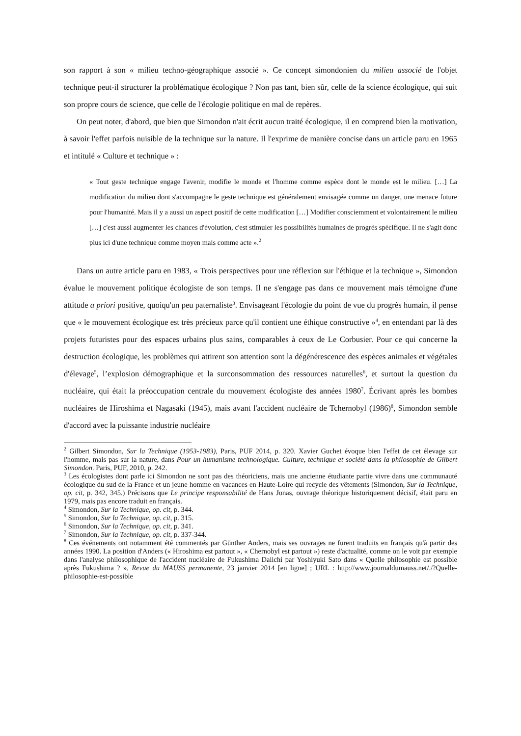son rapport à son « milieu techno-géographique associé ». Ce concept simondonien du milieu associé de l'objet technique peut-il structurer la problématique écologique ? Non pas tant, bien sûr, celle de la science écologique, qui suit son propre cours de science, que celle de l'écologie politique en mal de repères.
On peut noter, d'abord, que bien que Simondon n'ait écrit aucun traité écologique, il en comprend bien la motivation, à savoir l'effet parfois nuisible de la technique sur la nature. Il l'exprime de manière concise dans un article paru en 1965 et intitulé « Culture et technique » :
« Tout geste technique engage l'avenir, modifie le monde et l'homme comme espèce dont le monde est le milieu. […] La modification du milieu dont s'accompagne le geste technique est généralement envisagée comme un danger, une menace future pour l'humanité. Mais il y a aussi un aspect positif de cette modification […] Modifier consciemment et volontairement le milieu […] c'est aussi augmenter les chances d'évolution, c'est stimuler les possibilités humaines de progrès spécifique. Il ne s'agit donc plus ici d'une technique comme moyen mais comme acte ».<sup>2</sup>
Dans un autre article paru en 1983, « Trois perspectives pour une réflexion sur l'éthique et la technique », Simondon évalue le mouvement politique écologiste de son temps. Il ne s'engage pas dans ce mouvement mais témoigne d'une attitude a priori positive, quoiqu'un peu paternaliste<sup>3</sup>. Envisageant l'écologie du point de vue du progrès humain, il pense que « le mouvement écologique est très précieux parce qu'il contient une éthique constructive »<sup>4</sup>, en entendant par là des projets futuristes pour des espaces urbains plus sains, comparables à ceux de Le Corbusier. Pour ce qui concerne la destruction écologique, les problèmes qui attirent son attention sont la dégénérescence des espèces animales et végétales d'élevage<sup>5</sup>, l’explosion démographique et la surconsommation des ressources naturelles<sup>6</sup>, et surtout la question du nucléaire, qui était la préoccupation centrale du mouvement écologiste des années 1980<sup>7</sup>. Écrivant après les bombes nucléaires de Hiroshima et Nagasaki (1945), mais avant l'accident nucléaire de Tchernobyl (1986)<sup>8</sup>, Simondon semble d'accord avec la puissante industrie nucléaire
<sup>2</sup> Gilbert Simondon, Sur la Technique (1953-1983), Paris, PUF 2014, p. 320. Xavier Guchet évoque bien l'effet de cet élevage sur l'homme, mais pas sur la nature, dans Pour un humanisme technologique. Culture, technique et société dans la philosophie de Gilbert Simondon. Paris, PUF, 2010, p. 242.
<sup>3</sup> Les écologistes dont parle ici Simondon ne sont pas des théoriciens, mais une ancienne étudiante partie vivre dans une communauté écologique du sud de la France et un jeune homme en vacances en Haute-Loire qui recycle des vêtements (Simondon, Sur la Technique, op. cit, p. 342, 345.) Précisons que Le principe responsabilité de Hans Jonas, ouvrage théorique historiquement décisif, était paru en 1979, mais pas encore traduit en français.
<sup>4</sup> Simondon, Sur la Technique, op. cit, p. 344.
<sup>5</sup> Simondon, Sur la Technique, op. cit, p. 315.
<sup>6</sup> Simondon, Sur la Technique, op. cit, p. 341.
<sup>7</sup> Simondon, Sur la Technique, op. cit, p. 337-344.
<sup>8</sup> Ces événements ont notamment été commentés par Günther Anders, mais ses ouvrages ne furent traduits en français qu'à partir des années 1990. La position d'Anders (« Hiroshima est partout », « Chernobyl est partout ») reste d'actualité, comme on le voit par exemple dans l'analyse philosophique de l'accident nucléaire de Fukushima Daiichi par Yoshiyuki Sato dans « Quelle philosophie est possible après Fukushima ? », Revue du MAUSS permanente, 23 janvier 2014 [en ligne] ; URL : http://www.journaldumauss.net/./?Quelle-philosophie-est-possible